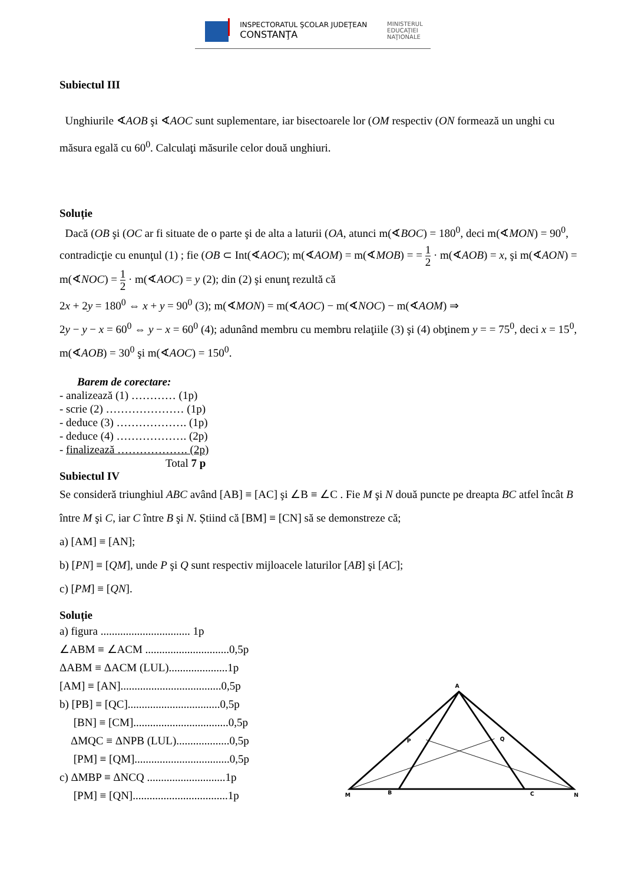INSPECTORATUL ŞCOLAR JUDEŢEAN
CONSTANŢA
MINISTERUL
EDUCAŢIEI
NAŢIONALE
Subiectul III
Unghiurile ∢AOB şi ∢AOC sunt suplementare, iar bisectoarele lor (OM respectiv (ON formează un unghi cu măsura egală cu 60<sup>0</sup>. Calculaţi măsurile celor două unghiuri.
Soluție
Dacă (OB şi (OC ar fi situate de o parte şi de alta a laturii (OA, atunci m(∢BOC) = 180<sup>0</sup>, deci m(∢MON) = 90<sup>0</sup>, contradicţie cu enunţul (1) ; fie (OB ⊂ Int(∢AOC); m(∢AOM) = m(∢MOB) = = 1 2 · m(∢AOB) = x, şi m(∢AON) = m(∢NOC) = 1 2 · m(∢AOC) = y (2); din (2) şi enunţ rezultă că
2x + 2y = 180<sup>0</sup> ⇔ x + y = 90<sup>0</sup> (3); m(∢MON) = m(∢AOC) − m(∢NOC) − m(∢AOM) ⇒
2y − y − x = 60<sup>0</sup> ⇔ y − x = 60<sup>0</sup> (4); adunând membru cu membru relaţiile (3) şi (4) obţinem y = = 75<sup>0</sup>, deci x = 15<sup>0</sup>, m(∢AOB) = 30<sup>0</sup> şi m(∢AOC) = 150<sup>0</sup>.
Barem de corectare:
- analizează (1) ………… (1p)
- scrie (2) ………………… (1p)
- deduce (3) ………………. (1p)
- deduce (4) ………………. (2p)
- finalizează ………………. (2p)
Total 7 p
Subiectul IV
Se consideră triunghiul ABC având [AB] ≡ [AC] şi ∠B ≡ ∠C . Fie M şi N două puncte pe dreapta BC atfel încât B între M şi C, iar C între B şi N. Știind că [BM] ≡ [CN] să se demonstreze că;
a) [AM] ≡ [AN];
b) [PN] ≡ [QM], unde P şi Q sunt respectiv mijloacele laturilor [AB] şi [AC];
c) [PM] ≡ [QN].
Soluție
a) figura ................................ 1p
∠ABM ≡ ∠ACM ..............................0,5p
ΔABM ≡ ΔACM (LUL).....................1p
[AM] ≡ [AN]....................................0,5p
b) [PB] ≡ [QC].................................0,5p
[BN] ≡ [CM]..................................0,5p
ΔMQC ≡ ΔNPB (LUL)...................0,5p
[PM] ≡ [QM]..................................0,5p
c) ΔMBP ≡ ΔNCQ ............................1p
[PM] ≡ [QN]..................................1p
A
P
Q
M
B
C
N